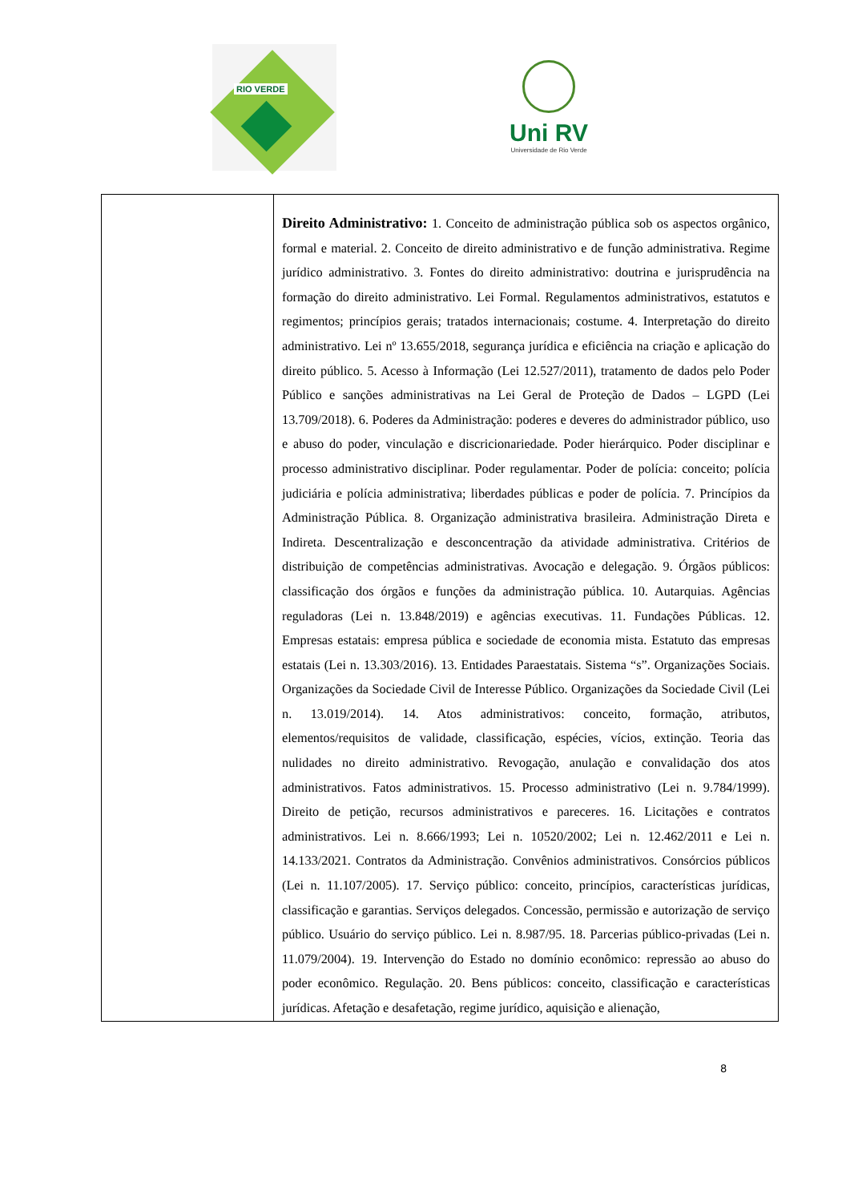RIO VERDE
Uni RV
Universidade de Rio Verde
| | Direito Administrativo: 1. Conceito de administração pública sob os aspectos orgânico, formal e material. 2. Conceito de direito administrativo e de função administrativa. Regime jurídico administrativo. 3. Fontes do direito administrativo: doutrina e jurisprudência na formação do direito administrativo. Lei Formal. Regulamentos administrativos, estatutos e regimentos; princípios gerais; tratados internacionais; costume. 4. Interpretação do direito administrativo. Lei nº 13.655/2018, segurança jurídica e eficiência na criação e aplicação do direito público. 5. Acesso à Informação (Lei 12.527/2011), tratamento de dados pelo Poder Público e sanções administrativas na Lei Geral de Proteção de Dados – LGPD (Lei 13.709/2018). 6. Poderes da Administração: poderes e deveres do administrador público, uso e abuso do poder, vinculação e discricionariedade. Poder hierárquico. Poder disciplinar e processo administrativo disciplinar. Poder regulamentar. Poder de polícia: conceito; polícia judiciária e polícia administrativa; liberdades públicas e poder de polícia. 7. Princípios da Administração Pública. 8. Organização administrativa brasileira. Administração Direta e Indireta. Descentralização e desconcentração da atividade administrativa. Critérios de distribuição de competências administrativas. Avocação e delegação. 9. Órgãos públicos: classificação dos órgãos e funções da administração pública. 10. Autarquias. Agências reguladoras (Lei n. 13.848/2019) e agências executivas. 11. Fundações Públicas. 12. Empresas estatais: empresa pública e sociedade de economia mista. Estatuto das empresas estatais (Lei n. 13.303/2016). 13. Entidades Paraestatais. Sistema “s”. Organizações Sociais. Organizações da Sociedade Civil de Interesse Público. Organizações da Sociedade Civil (Lei n. 13.019/2014). 14. Atos administrativos: conceito, formação, atributos, elementos/requisitos de validade, classificação, espécies, vícios, extinção. Teoria das nulidades no direito administrativo. Revogação, anulação e convalidação dos atos administrativos. Fatos administrativos. 15. Processo administrativo (Lei n. 9.784/1999). Direito de petição, recursos administrativos e pareceres. 16. Licitações e contratos administrativos. Lei n. 8.666/1993; Lei n. 10520/2002; Lei n. 12.462/2011 e Lei n. 14.133/2021. Contratos da Administração. Convênios administrativos. Consórcios públicos (Lei n. 11.107/2005). 17. Serviço público: conceito, princípios, características jurídicas, classificação e garantias. Serviços delegados. Concessão, permissão e autorização de serviço público. Usuário do serviço público. Lei n. 8.987/95. 18. Parcerias público-privadas (Lei n. 11.079/2004). 19. Intervenção do Estado no domínio econômico: repressão ao abuso do poder econômico. Regulação. 20. Bens públicos: conceito, classificação e características jurídicas. Afetação e desafetação, regime jurídico, aquisição e alienação, |
8